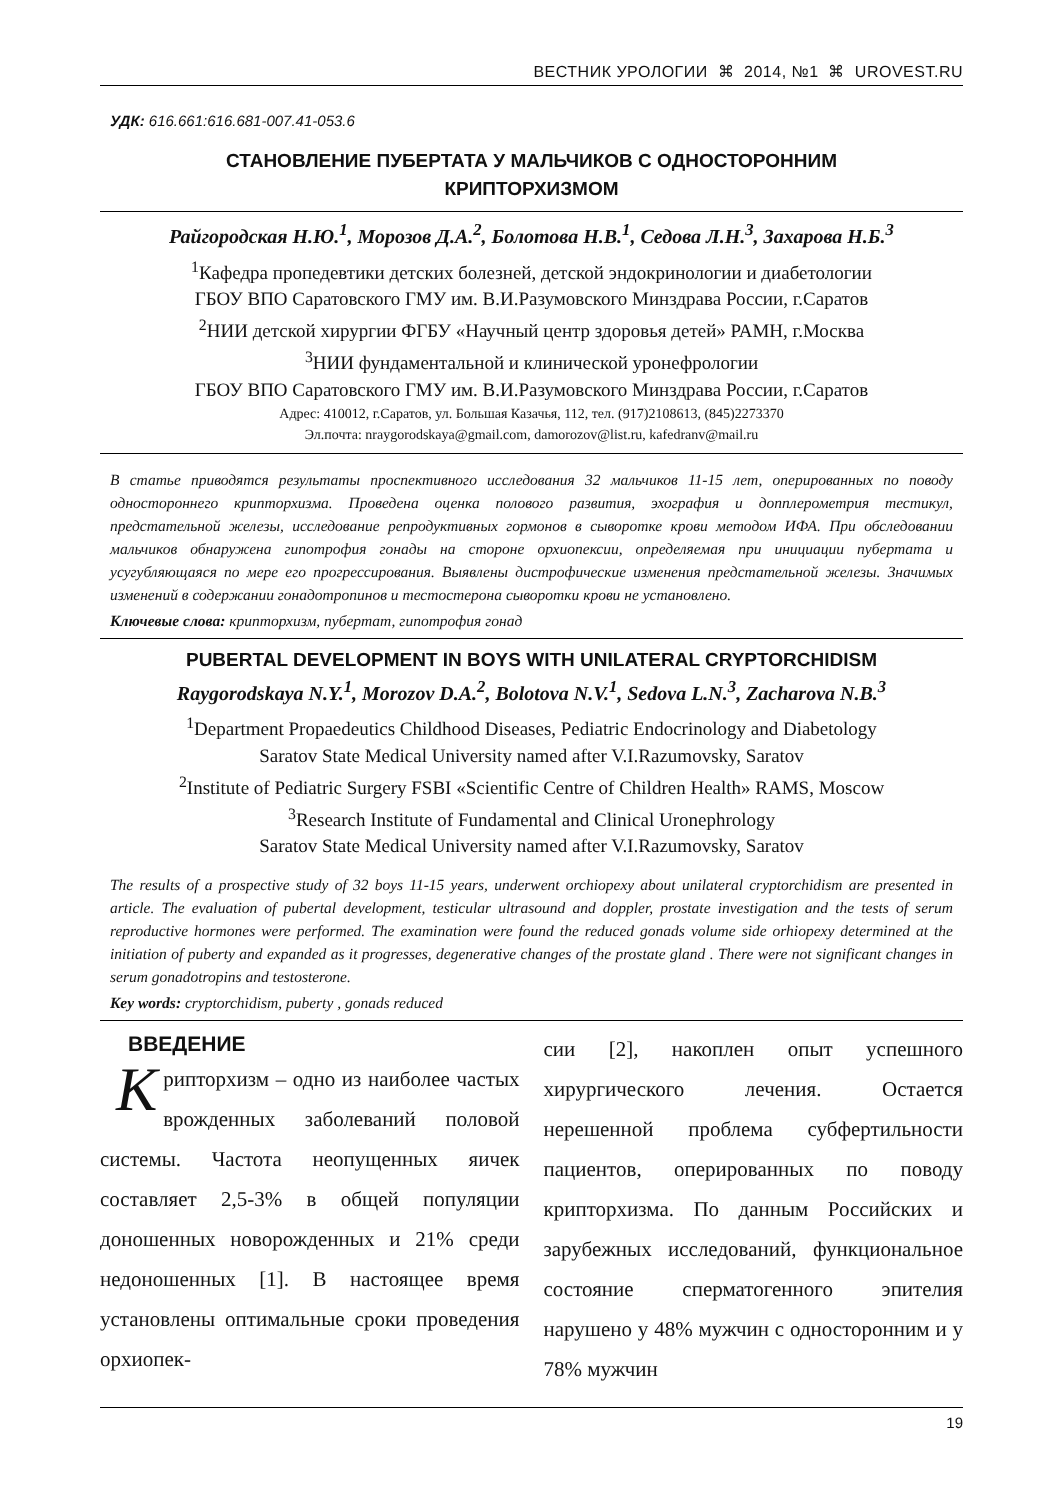ВЕСТНИК УРОЛОГИИ ⌘ 2014, №1 ⌘ UROVEST.RU
УДК: 616.661:616.681-007.41-053.6
СТАНОВЛЕНИЕ ПУБЕРТАТА У МАЛЬЧИКОВ С ОДНОСТОРОННИМ
КРИПТОРХИЗМОМ
Райгородская Н.Ю.<sup>1</sup>, Морозов Д.А.<sup>2</sup>, Болотова Н.В.<sup>1</sup>, Седова Л.Н.<sup>3</sup>, Захарова Н.Б.<sup>3</sup>
<sup>1</sup> Кафедра пропедевтики детских болезней, детской эндокринологии и диабетологии
ГБОУ ВПО Саратовского ГМУ им. В.И.Разумовского Минздрава России, г.Саратов
<sup>2</sup> НИИ детской хирургии ФГБУ «Научный центр здоровья детей» РАМН, г.Москва
<sup>3</sup> НИИ фундаментальной и клинической уронефрологии
ГБОУ ВПО Саратовского ГМУ им. В.И.Разумовского Минздрава России, г.Саратов
Адрес: 410012, г.Саратов, ул. Большая Казачья, 112, тел. (917)2108613, (845)2273370
Эл.почта: nraygorodskaya@gmail.com, damorozov@list.ru, kafedranv@mail.ru
В статье приводятся результаты проспективного исследования 32 мальчиков 11-15 лет, оперированных по поводу одностороннего крипторхизма. Проведена оценка полового развития, эхография и допплерометрия тестикул, предстательной железы, исследование репродуктивных гормонов в сыворотке крови методом ИФА. При обследовании мальчиков обнаружена гипотрофия гонады на стороне орхиопексии, определяемая при инициации пубертата и усугубляющаяся по мере его прогрессирования. Выявлены дистрофические изменения предстательной железы. Значимых изменений в содержании гонадотропинов и тестостерона сыворотки крови не установлено.
Ключевые слова: крипторхизм, пубертат, гипотрофия гонад
PUBERTAL DEVELOPMENT IN BOYS WITH UNILATERAL CRYPTORCHIDISM
Raygorodskaya N.Y.<sup>1</sup>, Morozov D.A.<sup>2</sup>, Bolotova N.V.<sup>1</sup>, Sedova L.N.<sup>3</sup>, Zacharova N.B.<sup>3</sup>
<sup>1</sup> Department Propaedeutics Childhood Diseases, Pediatric Endocrinology and Diabetology
Saratov State Medical University named after V.I.Razumovsky, Saratov
<sup>2</sup> Institute of Pediatric Surgery FSBI «Scientific Centre of Children Health» RAMS, Moscow
<sup>3</sup> Research Institute of Fundamental and Clinical Uronephrology
Saratov State Medical University named after V.I.Razumovsky, Saratov
The results of a prospective study of 32 boys 11-15 years, underwent orchiopexy about unilateral cryptorchidism are presented in article. The evaluation of pubertal development, testicular ultrasound and doppler, prostate investigation and the tests of serum reproductive hormones were performed. The examination were found the reduced gonads volume side orhiopexy determined at the initiation of puberty and expanded as it progresses, degenerative changes of the prostate gland . There were not significant changes in serum gonadotropins and testosterone.
Key words: cryptorchidism, puberty , gonads reduced
ВВЕДЕНИЕ
Крипторхизм – одно из наиболее частых врожденных заболеваний половой системы. Частота неопущенных яичек составляет 2,5-3% в общей популяции доношенных новорожденных и 21% среди недоношенных [1]. В настоящее время установлены оптимальные сроки проведения орхиопек-
сии [2], накоплен опыт успешного хирургического лечения. Остается нерешенной проблема субфертильности пациентов, оперированных по поводу крипторхизма. По данным Российских и зарубежных исследований, функциональное состояние сперматогенного эпителия нарушено у 48% мужчин с односторонним и у 78% мужчин
19